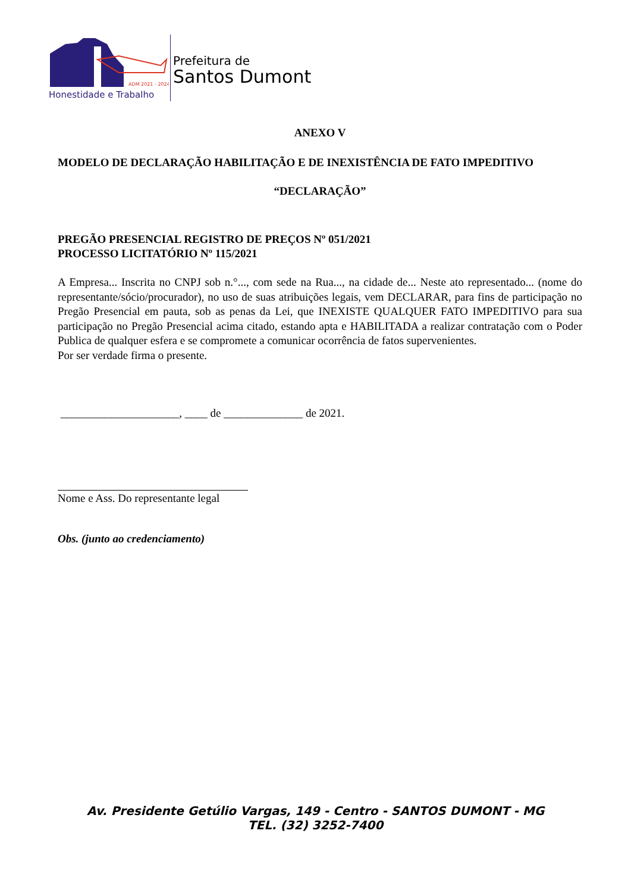ADM 2021 - 2024
Honestidade e Trabalho
Prefeitura de
Santos Dumont
ANEXO V
MODELO DE DECLARAÇÃO HABILITAÇÃO E DE INEXISTÊNCIA DE FATO IMPEDITIVO
“DECLARAÇÃO”
PREGÃO PRESENCIAL REGISTRO DE PREÇOS Nº 051/2021
PROCESSO LICITATÓRIO Nº 115/2021
A Empresa... Inscrita no CNPJ sob n.°..., com sede na Rua..., na cidade de... Neste ato representado... (nome do representante/sócio/procurador), no uso de suas atribuições legais, vem DECLARAR, para fins de participação no Pregão Presencial em pauta, sob as penas da Lei, que INEXISTE QUALQUER FATO IMPEDITIVO para sua participação no Pregão Presencial acima citado, estando apta e HABILITADA a realizar contratação com o Poder Publica de qualquer esfera e se compromete a comunicar ocorrência de fatos supervenientes.
Por ser verdade firma o presente.
_____________________, ____ de ______________ de 2021.
Nome e Ass. Do representante legal
Obs. (junto ao credenciamento)
Av. Presidente Getúlio Vargas, 149 - Centro - SANTOS DUMONT - MG
TEL. (32) 3252-7400